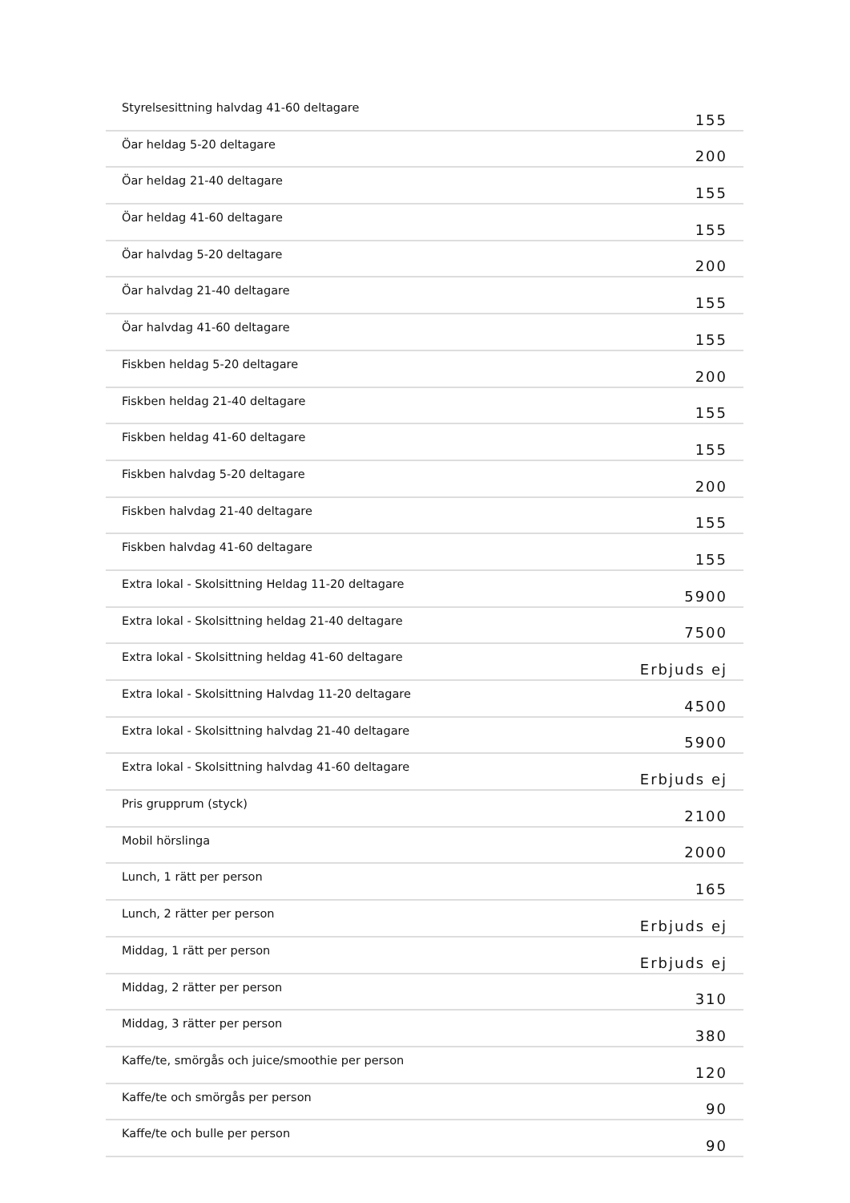| Styrelsesittning halvdag 41-60 deltagare | 155 |
| Öar heldag 5-20 deltagare | 200 |
| Öar heldag 21-40 deltagare | 155 |
| Öar heldag 41-60 deltagare | 155 |
| Öar halvdag 5-20 deltagare | 200 |
| Öar halvdag 21-40 deltagare | 155 |
| Öar halvdag 41-60 deltagare | 155 |
| Fiskben heldag 5-20 deltagare | 200 |
| Fiskben heldag 21-40 deltagare | 155 |
| Fiskben heldag 41-60 deltagare | 155 |
| Fiskben halvdag 5-20 deltagare | 200 |
| Fiskben halvdag 21-40 deltagare | 155 |
| Fiskben halvdag 41-60 deltagare | 155 |
| Extra lokal - Skolsittning Heldag 11-20 deltagare | 5900 |
| Extra lokal - Skolsittning heldag 21-40 deltagare | 7500 |
| Extra lokal - Skolsittning heldag 41-60 deltagare | Erbjuds ej |
| Extra lokal - Skolsittning Halvdag 11-20 deltagare | 4500 |
| Extra lokal - Skolsittning halvdag 21-40 deltagare | 5900 |
| Extra lokal - Skolsittning halvdag 41-60 deltagare | Erbjuds ej |
| Pris grupprum (styck) | 2100 |
| Mobil hörslinga | 2000 |
| Lunch, 1 rätt per person | 165 |
| Lunch, 2 rätter per person | Erbjuds ej |
| Middag, 1 rätt per person | Erbjuds ej |
| Middag, 2 rätter per person | 310 |
| Middag, 3 rätter per person | 380 |
| Kaffe/te, smörgås och juice/smoothie per person | 120 |
| Kaffe/te och smörgås per person | 90 |
| Kaffe/te och bulle per person | 90 |